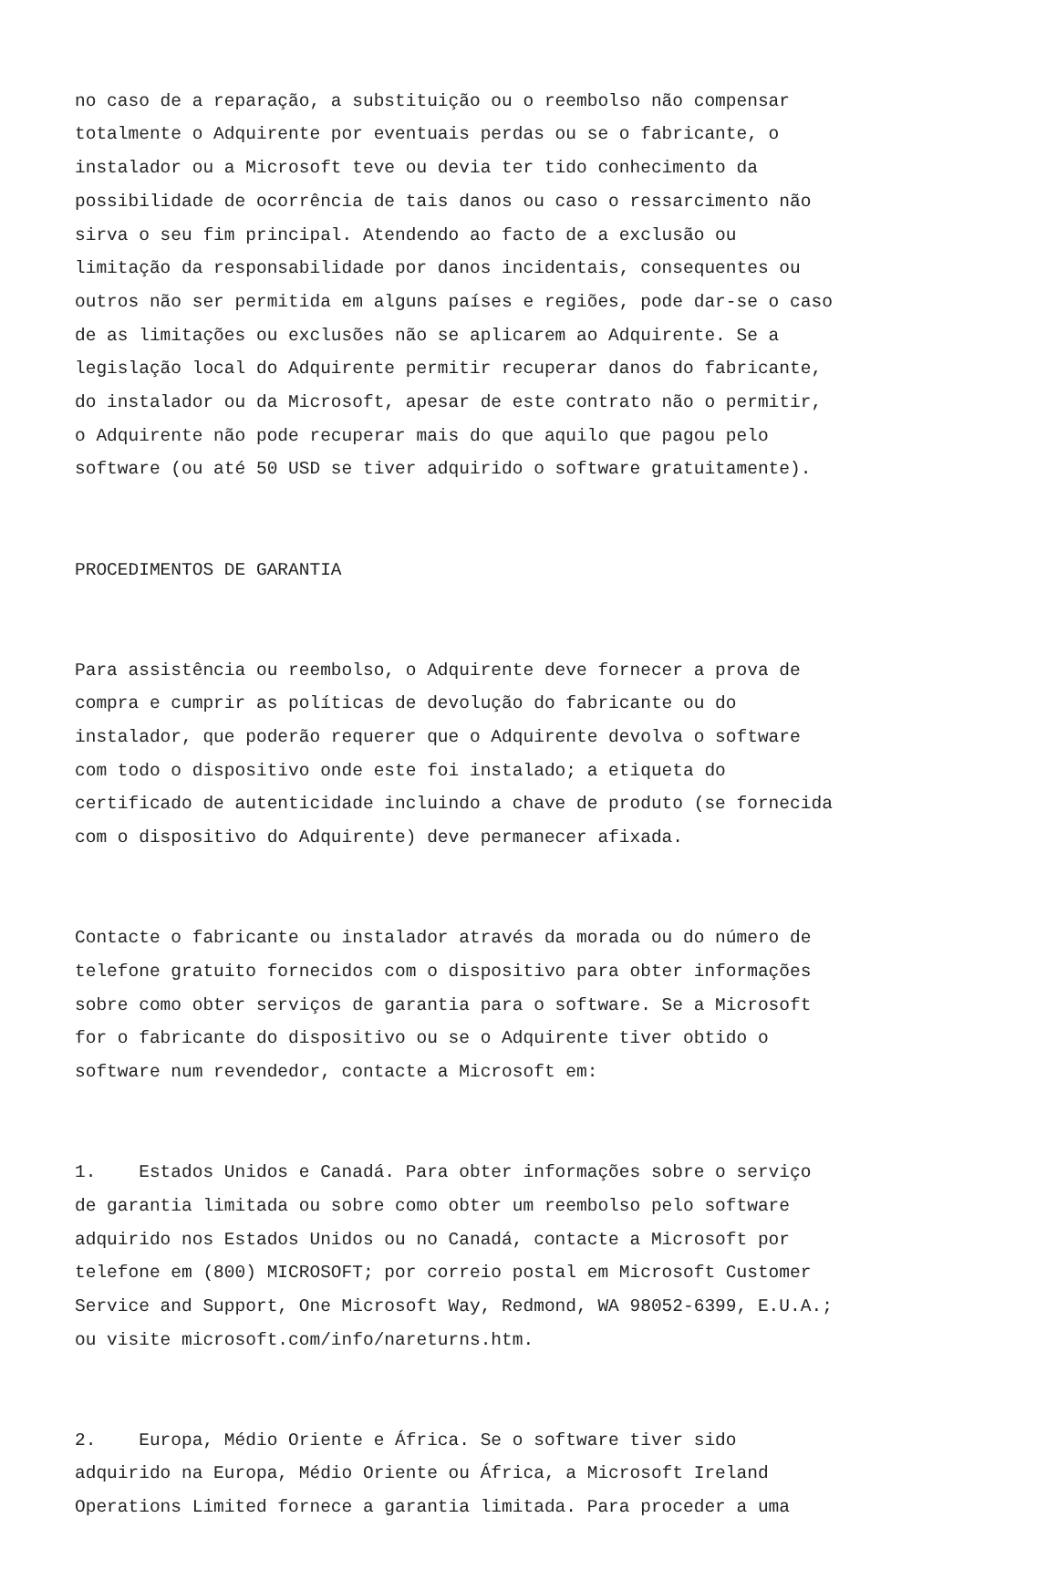no caso de a reparação, a substituição ou o reembolso não compensar totalmente o Adquirente por eventuais perdas ou se o fabricante, o instalador ou a Microsoft teve ou devia ter tido conhecimento da possibilidade de ocorrência de tais danos ou caso o ressarcimento não sirva o seu fim principal. Atendendo ao facto de a exclusão ou limitação da responsabilidade por danos incidentais, consequentes ou outros não ser permitida em alguns países e regiões, pode dar-se o caso de as limitações ou exclusões não se aplicarem ao Adquirente. Se a legislação local do Adquirente permitir recuperar danos do fabricante, do instalador ou da Microsoft, apesar de este contrato não o permitir, o Adquirente não pode recuperar mais do que aquilo que pagou pelo software (ou até 50 USD se tiver adquirido o software gratuitamente).
PROCEDIMENTOS DE GARANTIA
Para assistência ou reembolso, o Adquirente deve fornecer a prova de compra e cumprir as políticas de devolução do fabricante ou do instalador, que poderão requerer que o Adquirente devolva o software com todo o dispositivo onde este foi instalado; a etiqueta do certificado de autenticidade incluindo a chave de produto (se fornecida com o dispositivo do Adquirente) deve permanecer afixada.
Contacte o fabricante ou instalador através da morada ou do número de telefone gratuito fornecidos com o dispositivo para obter informações sobre como obter serviços de garantia para o software. Se a Microsoft for o fabricante do dispositivo ou se o Adquirente tiver obtido o software num revendedor, contacte a Microsoft em:
1. Estados Unidos e Canadá. Para obter informações sobre o serviço de garantia limitada ou sobre como obter um reembolso pelo software adquirido nos Estados Unidos ou no Canadá, contacte a Microsoft por telefone em (800) MICROSOFT; por correio postal em Microsoft Customer Service and Support, One Microsoft Way, Redmond, WA 98052-6399, E.U.A.; ou visite microsoft.com/info/nareturns.htm.
2. Europa, Médio Oriente e África. Se o software tiver sido adquirido na Europa, Médio Oriente ou África, a Microsoft Ireland Operations Limited fornece a garantia limitada. Para proceder a uma